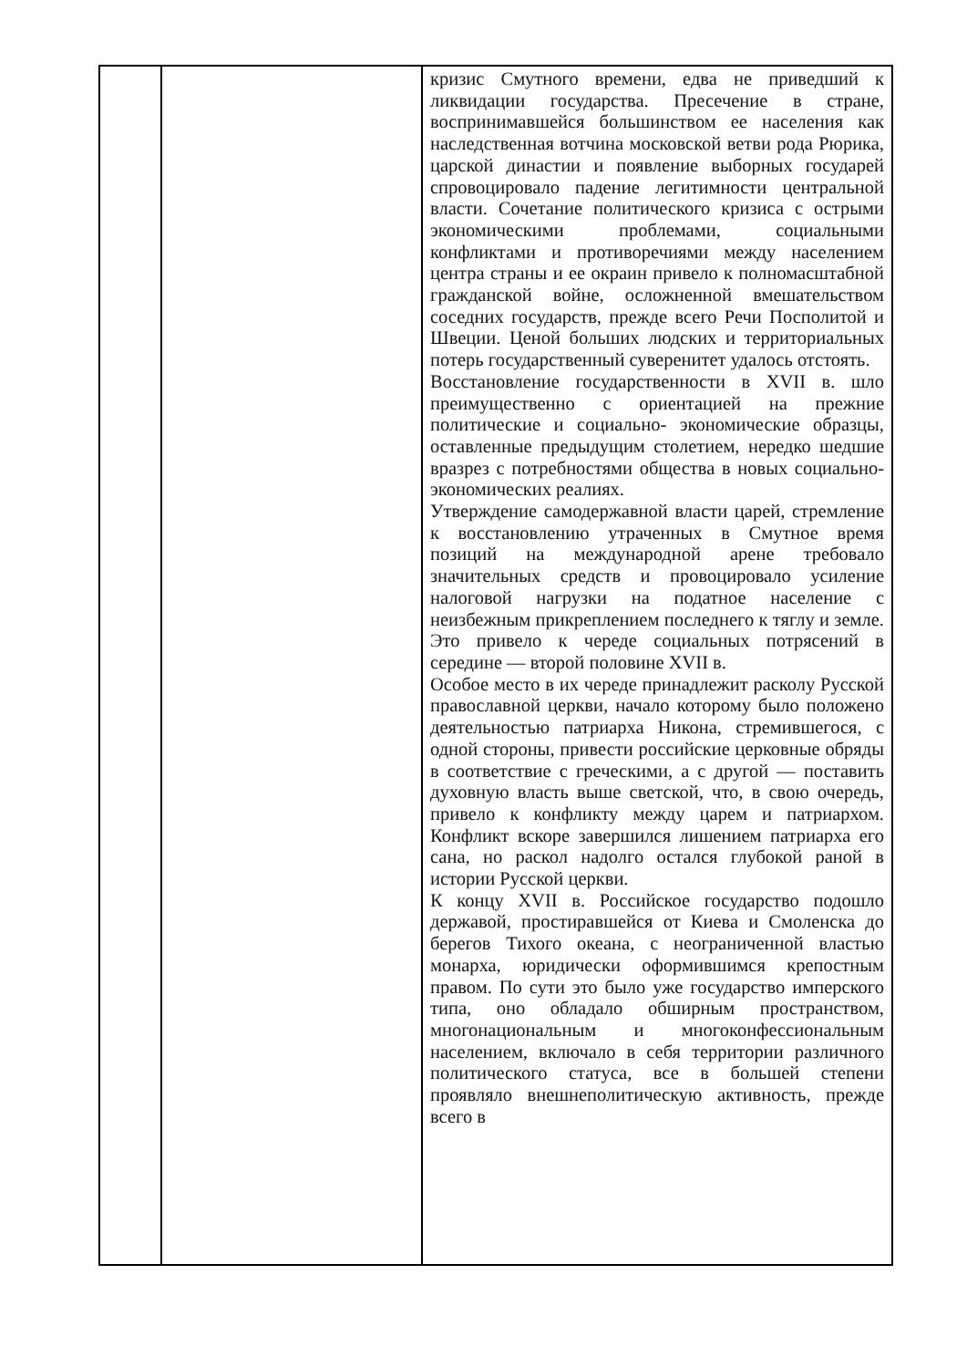| | | кризис Смутного времени, едва не приведший к ликвидации государства. Пресечение в стране, воспринимавшейся большинством ее населения как наследственная вотчина московской ветви рода Рюрика, царской династии и появление выборных государей спровоцировало падение легитимности центральной власти. Сочетание политического кризиса с острыми экономическими проблемами, социальными конфликтами и противоречиями между населением центра страны и ее окраин привело к полномасштабной гражданской войне, осложненной вмешательством соседних государств, прежде всего Речи Посполитой и Швеции. Ценой больших людских и территориальных потерь государственный суверенитет удалось отстоять. Восстановление государственности в XVII в. шло преимущественно с ориентацией на прежние политические и социально- экономические образцы, оставленные предыдущим столетием, нередко шедшие вразрез с потребностями общества в новых социально- экономических реалиях. Утверждение самодержавной власти царей, стремление к восстановлению утраченных в Смутное время позиций на международной арене требовало значительных средств и провоцировало усиление налоговой нагрузки на податное население с неизбежным прикреплением последнего к тяглу и земле. Это привело к череде социальных потрясений в середине — второй половине XVII в. Особое место в их череде принадлежит расколу Русской православной церкви, начало которому было положено деятельностью патриарха Никона, стремившегося, с одной стороны, привести российские церковные обряды в соответствие с греческими, а с другой — поставить духовную власть выше светской, что, в свою очередь, привело к конфликту между царем и патриархом. Конфликт вскоре завершился лишением патриарха его сана, но раскол надолго остался глубокой раной в истории Русской церкви. К концу XVII в. Российское государство подошло державой, простиравшейся от Киева и Смоленска до берегов Тихого океана, с неограниченной властью монарха, юридически оформившимся крепостным правом. По сути это было уже государство имперского типа, оно обладало обширным пространством, многонациональным и многоконфессиональным населением, включало в себя территории различного политического статуса, все в большей степени проявляло внешнеполитическую активность, прежде всего в |